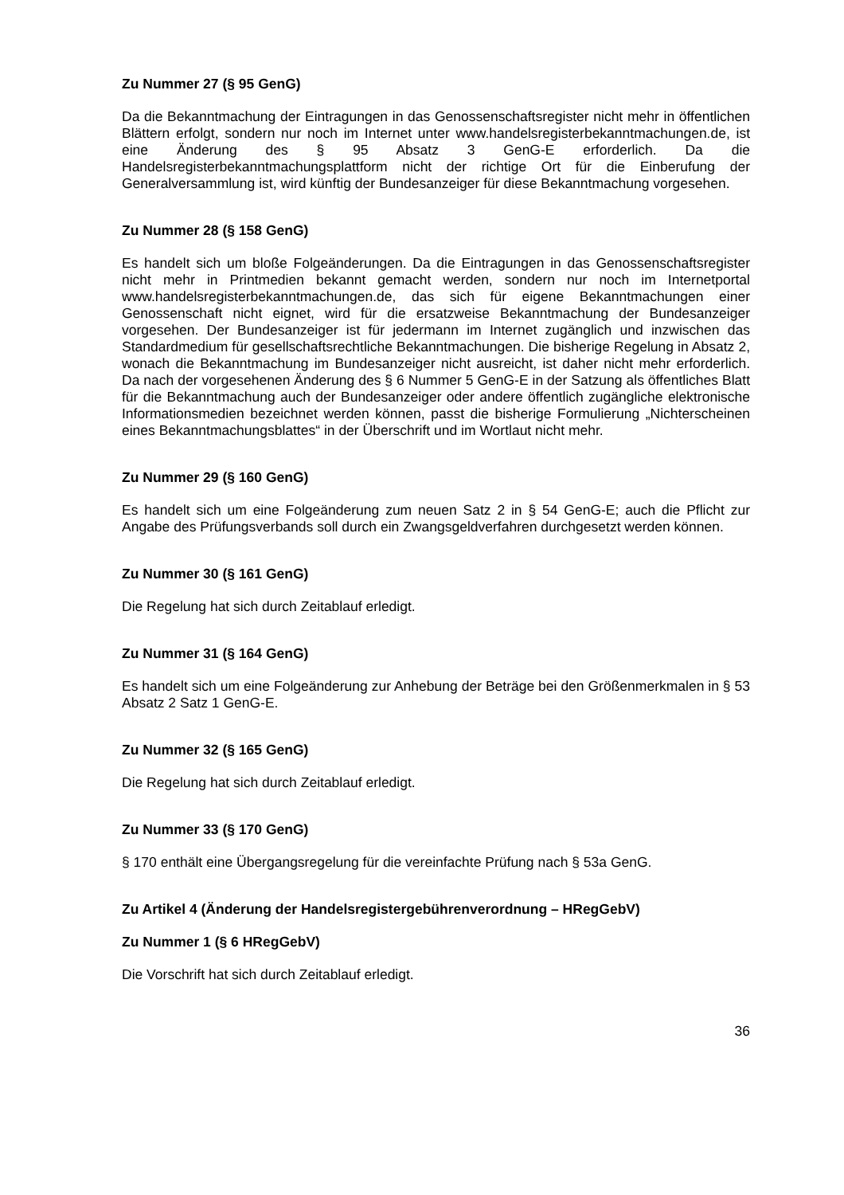Zu Nummer 27 (§ 95 GenG)
Da die Bekanntmachung der Eintragungen in das Genossenschaftsregister nicht mehr in öffentlichen Blättern erfolgt, sondern nur noch im Internet unter www.handelsregisterbekanntmachungen.de, ist eine Änderung des § 95 Absatz 3 GenG-E erforderlich. Da die Handelsregisterbekanntmachungsplattform nicht der richtige Ort für die Einberufung der Generalversammlung ist, wird künftig der Bundesanzeiger für diese Bekanntmachung vorgesehen.
Zu Nummer 28 (§ 158 GenG)
Es handelt sich um bloße Folgeänderungen. Da die Eintragungen in das Genossenschaftsregister nicht mehr in Printmedien bekannt gemacht werden, sondern nur noch im Internetportal www.handelsregisterbekanntmachungen.de, das sich für eigene Bekanntmachungen einer Genossenschaft nicht eignet, wird für die ersatzweise Bekanntmachung der Bundesanzeiger vorgesehen. Der Bundesanzeiger ist für jedermann im Internet zugänglich und inzwischen das Standardmedium für gesellschaftsrechtliche Bekanntmachungen. Die bisherige Regelung in Absatz 2, wonach die Bekanntmachung im Bundesanzeiger nicht ausreicht, ist daher nicht mehr erforderlich. Da nach der vorgesehenen Änderung des § 6 Nummer 5 GenG-E in der Satzung als öffentliches Blatt für die Bekanntmachung auch der Bundesanzeiger oder andere öffentlich zugängliche elektronische Informationsmedien bezeichnet werden können, passt die bisherige Formulierung „Nichterscheinen eines Bekanntmachungsblattes“ in der Überschrift und im Wortlaut nicht mehr.
Zu Nummer 29 (§ 160 GenG)
Es handelt sich um eine Folgeänderung zum neuen Satz 2 in § 54 GenG-E; auch die Pflicht zur Angabe des Prüfungsverbands soll durch ein Zwangsgeldverfahren durchgesetzt werden können.
Zu Nummer 30 (§ 161 GenG)
Die Regelung hat sich durch Zeitablauf erledigt.
Zu Nummer 31 (§ 164 GenG)
Es handelt sich um eine Folgeänderung zur Anhebung der Beträge bei den Größenmerkmalen in § 53 Absatz 2 Satz 1 GenG-E.
Zu Nummer 32 (§ 165 GenG)
Die Regelung hat sich durch Zeitablauf erledigt.
Zu Nummer 33 (§ 170 GenG)
§ 170 enthält eine Übergangsregelung für die vereinfachte Prüfung nach § 53a GenG.
Zu Artikel 4 (Änderung der Handelsregistergebührenverordnung – HRegGebV)
Zu Nummer 1 (§ 6 HRegGebV)
Die Vorschrift hat sich durch Zeitablauf erledigt.
36